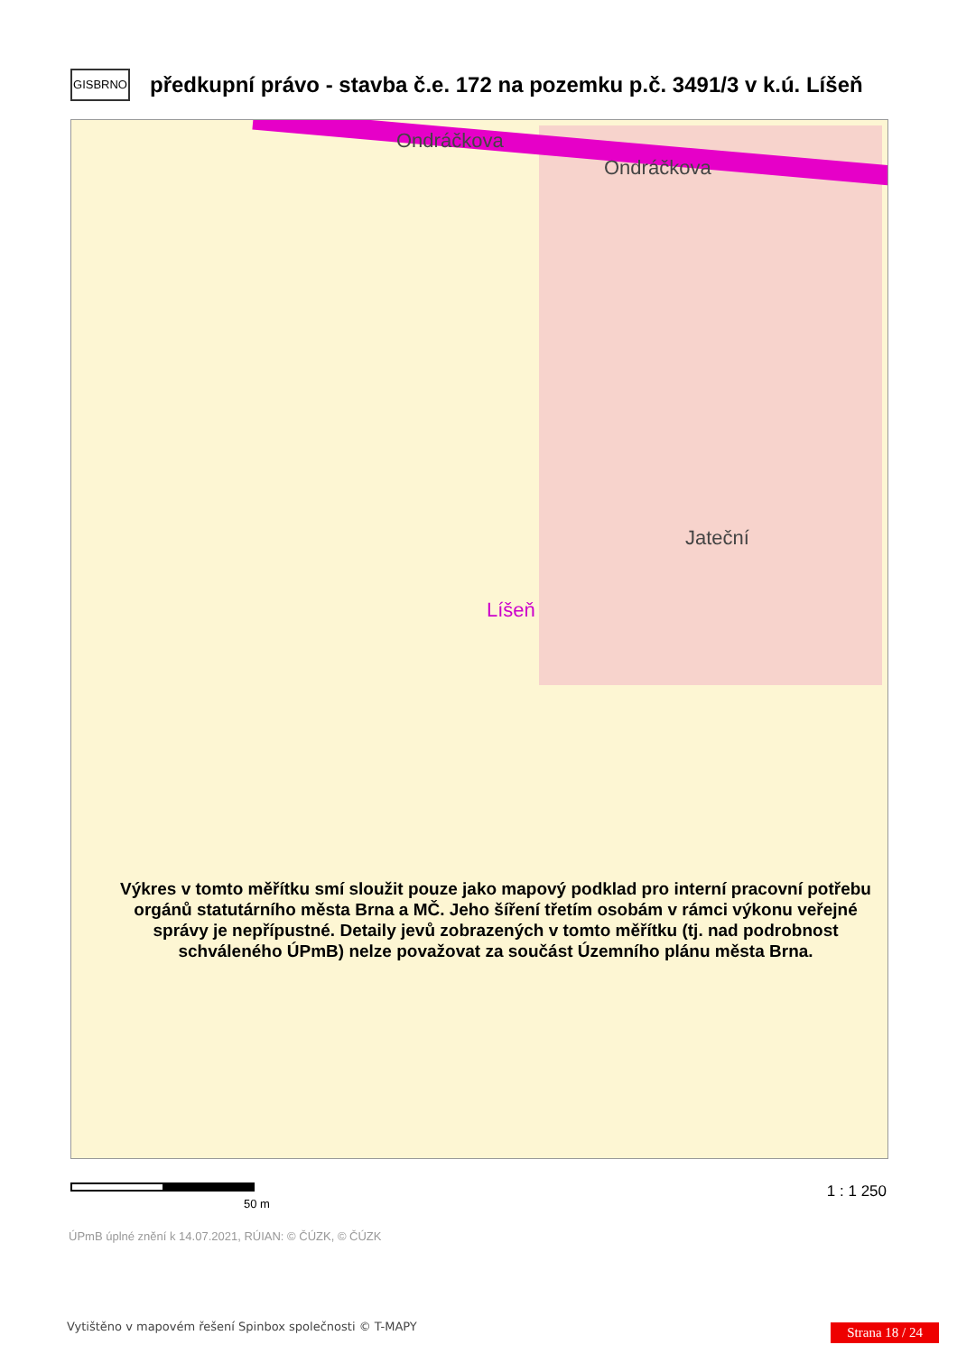GISBRNO
předkupní právo - stavba č.e. 172 na pozemku p.č. 3491/3 v k.ú. Líšeň
Ondráčkova
Ondráčkova
Jateční
Líšeň
Výkres v tomto měřítku smí sloužit pouze jako mapový podklad pro interní pracovní potřebu orgánů statutárního města Brna a MČ. Jeho šíření třetím osobám v rámci výkonu veřejné správy je nepřípustné. Detaily jevů zobrazených v tomto měřítku (tj. nad podrobnost schváleného ÚPmB) nelze považovat za součást Územního plánu města Brna.
50 m
1 : 1 250
ÚPmB úplné znění k 14.07.2021, RÚIAN: © ČÚZK, © ČÚZK
Vytištěno v mapovém řešení Spinbox společnosti © T-MAPY
Strana 18 / 24